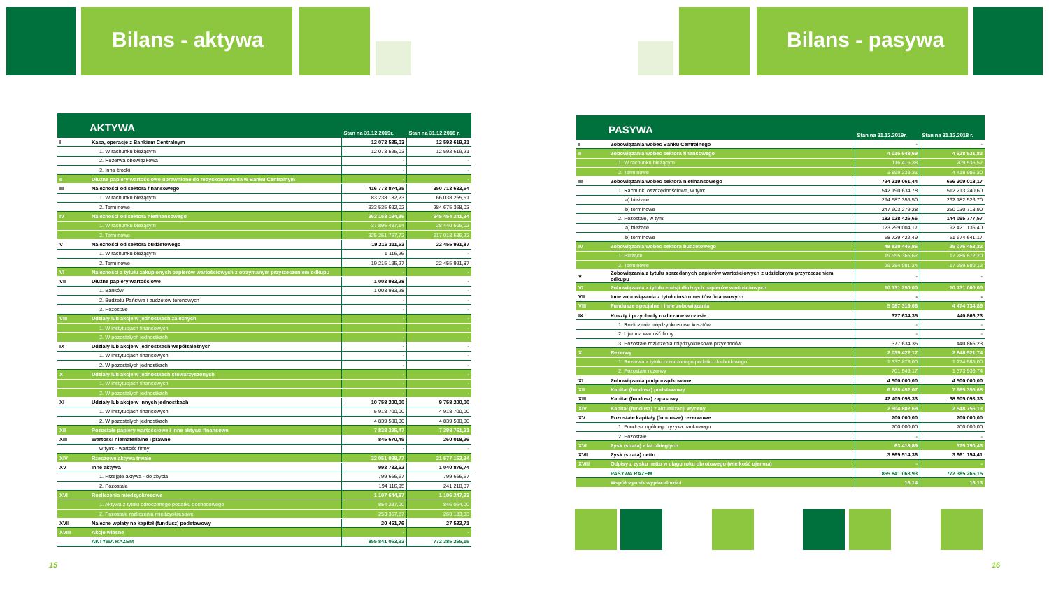Bilans - aktywa Bilans - pasywa
| | AKTYWA | Stan na 31.12.2019r. | Stan na 31.12.2018 r. |
| --- | --- | --- | --- |
| I | Kasa, operacje z Bankiem Centralnym | 12 073 525,03 | 12 592 619,21 |
| | 1. W rachunku bieżącym | 12 073 525,03 | 12 592 619,21 |
| | 2. Rezerwa obowiązkowa | - | - |
| | 3. Inne środki | - | - |
| II | Dłużne papiery wartościowe uprawnione do redyskontowania w Banku Centralnym | - | - |
| III | Należności od sektora finansowego | 416 773 874,25 | 350 713 633,54 |
| | 1. W rachunku bieżącym | 83 238 182,23 | 66 038 265,51 |
| | 2. Terminowe | 333 535 692,02 | 284 675 368,03 |
| IV | Należności od sektora niefinansowego | 363 158 194,86 | 345 454 241,24 |
| | 1. W rachunku bieżącym | 37 896 437,14 | 28 440 605,02 |
| | 2. Terminowe | 325 261 757,72 | 317 013 636,22 |
| V | Należności od sektora budżetowego | 19 216 311,53 | 22 455 991,87 |
| | 1. W rachunku bieżącym | 1 116,26 | - |
| | 2. Terminowe | 19 215 195,27 | 22 455 991,87 |
| VI | Należności z tytułu zakupionych papierów wartościowych z otrzymanym przyrzeczeniem odkupu | - | - |
| VII | Dłużne papiery wartościowe | 1 003 983,28 | - |
| | 1. Banków | 1 003 983,28 | - |
| | 2. Budżetu Państwa i budżetów terenowych | - | - |
| | 3. Pozostałe | - | - |
| VIII | Udziały lub akcje w jednostkach zależnych | - | - |
| | 1. W instytucjach finansowych | - | - |
| | 2. W pozostałych jednostkach | - | - |
| IX | Udziały lub akcje w jednostkach współzależnych | - | - |
| | 1. W instytucjach finansowych | - | - |
| | 2. W pozostałych jednostkach | - | - |
| X | Udziały lub akcje w jednostkach stowarzyszonych | - | - |
| | 1. W instytucjach finansowych | - | - |
| | 2. W pozostałych jednostkach | - | - |
| XI | Udziały lub akcje w innych jednostkach | 10 758 200,00 | 9 758 200,00 |
| | 1. W instytucjach finansowych | 5 918 700,00 | 4 918 700,00 |
| | 2. W pozostałych jednostkach | 4 839 500,00 | 4 839 500,00 |
| XII | Pozostałe papiery wartościowe i inne aktywa finansowe | 7 838 325,47 | 7 398 761,91 |
| XIII | Wartości niematerialne i prawne | 845 670,49 | 260 018,26 |
| | w tym: - wartość firmy | - | - |
| XIV | Rzeczowe aktywa trwałe | 22 051 098,77 | 21 577 152,34 |
| XV | Inne aktywa | 993 783,62 | 1 040 876,74 |
| | 1. Przejęte aktywa - do zbycia | 799 666,67 | 799 666,67 |
| | 2. Pozostałe | 194 116,95 | 241 210,07 |
| XVI | Rozliczenia międzyokresowe | 1 107 644,87 | 1 106 247,33 |
| | 1. Aktywa z tytułu odroczonego podatku dochodowego | 854 287,00 | 846 064,00 |
| | 2. Pozostałe rozliczenia międzyokresowe | 253 357,87 | 260 183,33 |
| XVII | Należne wpłaty na kapitał (fundusz) podstawowy | 20 451,76 | 27 522,71 |
| XVIII | Akcje własne | - | - |
| | AKTYWA RAZEM | 855 841 063,93 | 772 385 265,15 |
| | PASYWA | Stan na 31.12.2019r. | Stan na 31.12.2018 r. |
| --- | --- | --- | --- |
| I | Zobowiązania wobec Banku Centralnego | - | - |
| II | Zobowiązania wobec sektora finansowego | 4 015 648,69 | 4 628 521,82 |
| | 1. W rachunku bieżącym | 116 415,38 | 209 535,52 |
| | 2. Terminowe | 3 899 233,31 | 4 418 986,30 |
| III | Zobowiązania wobec sektora niefinansowego | 724 219 061,44 | 656 309 018,17 |
| | 1. Rachunki oszczędnościowe, w tym: | 542 190 634,78 | 512 213 240,60 |
| | a) bieżące | 294 587 355,50 | 262 182 526,70 |
| | b) terminowe | 247 603 279,28 | 250 030 713,90 |
| | 2. Pozostałe, w tym: | 182 028 426,66 | 144 095 777,57 |
| | a) bieżące | 123 299 004,17 | 92 421 136,40 |
| | b) terminowe | 58 729 422,49 | 51 674 641,17 |
| IV | Zobowiązania wobec sektora budżetowego | 48 839 446,86 | 35 076 452,32 |
| | 1. Bieżące | 19 555 365,62 | 17 786 872,20 |
| | 2. Terminowe | 29 284 081,24 | 17 289 580,12 |
| V | Zobowiązania z tytułu sprzedanych papierów wartościowych z udzielonym przyrzeczeniem odkupu | - | - |
| VI | Zobowiązania z tytułu emisji dłużnych papierów wartościowych | 10 131 250,00 | 10 131 000,00 |
| VII | Inne zobowiązania z tytułu instrumentów finansowych | - | - |
| VIII | Fundusze specjalne i inne zobowiązania | 5 087 319,08 | 4 474 734,89 |
| IX | Koszty i przychody rozliczane w czasie | 377 634,35 | 440 866,23 |
| | 1. Rozliczenia międzyokresowe kosztów | - | - |
| | 2. Ujemna wartość firmy | - | - |
| | 3. Pozostałe rozliczenia międzyokresowe przychodów | 377 634,35 | 440 866,23 |
| X | Rezerwy | 2 039 422,17 | 2 648 521,74 |
| | 1. Rezerwa z tytułu odroczonego podatku dochodowego | 1 337 873,00 | 1 274 585,00 |
| | 2. Pozostałe rezerwy | 701 549,17 | 1 373 936,74 |
| XI | Zobowiązania podporządkowane | 4 500 000,00 | 4 500 000,00 |
| XII | Kapitał (fundusz) podstawowy | 6 688 452,07 | 7 685 355,68 |
| XIII | Kapitał (fundusz) zapasowy | 42 405 093,33 | 38 905 093,33 |
| XIV | Kapitał (fundusz) z aktualizacji wyceny | 2 904 802,69 | 2 548 756,13 |
| XV | Pozostałe kapitały (fundusze) rezerwowe | 700 000,00 | 700 000,00 |
| | 1. Fundusz ogólnego ryzyka bankowego | 700 000,00 | 700 000,00 |
| | 2. Pozostałe | - | - |
| XVI | Zysk (strata) z lat ubiegłych | 63 418,89 | 375 790,43 |
| XVII | Zysk (strata) netto | 3 869 514,36 | 3 961 154,41 |
| XVIII | Odpisy z zysku netto w ciągu roku obrotowego (wielkość ujemna) | - | - |
| | PASYWA RAZEM | 855 841 063,93 | 772 385 265,15 |
| | Współczynnik wypłacalności | 16,14 | 16,13 |
15 16